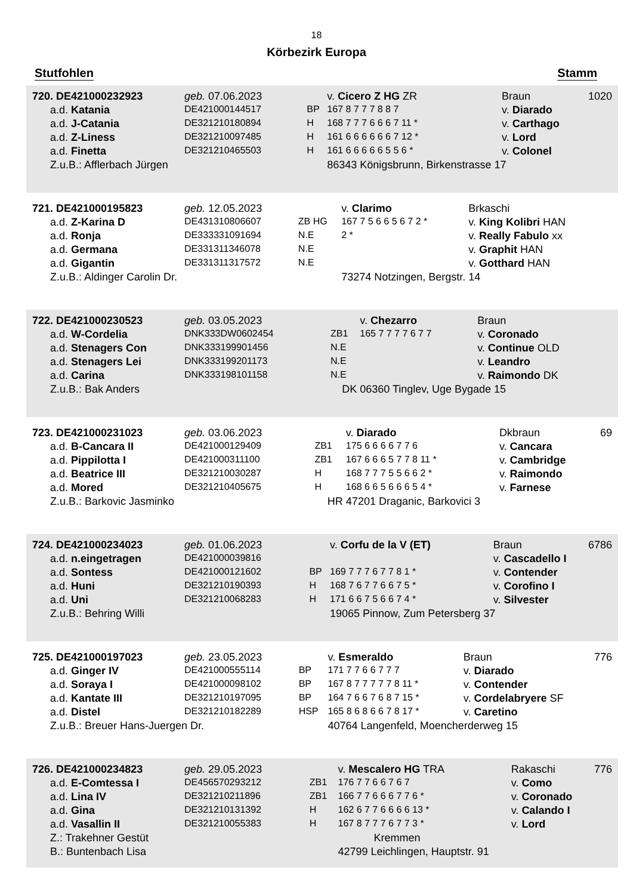18
Körbezirk Europa
Stutfohlen Stamm
| 720. DE421000232923 | geb. 07.06.2023 | | v. Cicero Z HG ZR | Braun | 1020 |
| a.d. Katania | DE421000144517 | BP | 167 8 7 7 7 8 8 7 | v. Diarado | |
| a.d. J-Catania | DE321210180894 | H | 168 7 7 7 6 6 6 7 11 * | v. Carthago | |
| a.d. Z-Liness | DE321210097485 | H | 161 6 6 6 6 6 6 7 12 * | v. Lord | |
| a.d. Finetta | DE321210465503 | H | 161 6 6 6 6 6 5 5 6 * | v. Colonel | |
| Z.u.B.: Afflerbach Jürgen | | | 86343 Königsbrunn, Birkenstrasse 17 | | |
| 721. DE421000195823 | geb. 12.05.2023 | | v. Clarimo | Brkaschi | |
| a.d. Z-Karina D | DE431310806607 | ZB HG | 167 7 5 6 6 5 6 7 2 * | v. King Kolibri HAN | |
| a.d. Ronja | DE333331091694 | N.E | 2 * | v. Really Fabulo xx | |
| a.d. Germana | DE331311346078 | N.E | | v. Graphit HAN | |
| a.d. Gigantin | DE331311317572 | N.E | | v. Gotthard HAN | |
| Z.u.B.: Aldinger Carolin Dr. | | | 73274 Notzingen, Bergstr. 14 | | |
| 722. DE421000230523 | geb. 03.05.2023 | | v. Chezarro | Braun | |
| a.d. W-Cordelia | DNK333DW0602454 | ZB1 | 165 7 7 7 7 6 7 7 | v. Coronado | |
| a.d. Stenagers Con | DNK333199901456 | N.E | | v. Continue OLD | |
| a.d. Stenagers Lei | DNK333199201173 | N.E | | v. Leandro | |
| a.d. Carina | DNK333198101158 | N.E | | v. Raimondo DK | |
| Z.u.B.: Bak Anders | | DK | 06360 Tinglev, Uge Bygade 15 | | |
| 723. DE421000231023 | geb. 03.06.2023 | | v. Diarado | Dkbraun | 69 |
| a.d. B-Cancara II | DE421000129409 | ZB1 | 175 6 6 6 6 7 7 6 | v. Cancara | |
| a.d. Pippilotta I | DE421000311100 | ZB1 | 167 6 6 6 5 7 7 8 11 * | v. Cambridge | |
| a.d. Beatrice III | DE321210030287 | H | 168 7 7 7 5 5 6 6 2 * | v. Raimondo | |
| a.d. Mored | DE321210405675 | H | 168 6 6 5 6 6 6 5 4 * | v. Farnese | |
| Z.u.B.: Barkovic Jasminko | | HR | 47201 Draganic, Barkovici 3 | | |
| 724. DE421000234023 | geb. 01.06.2023 | | v. Corfu de la V (ET) | Braun | 6786 |
| a.d. n.eingetragen | DE421000039816 | | | v. Cascadello I | |
| a.d. Sontess | DE421000121602 | BP | 169 7 7 7 6 7 7 8 1 * | v. Contender | |
| a.d. Huni | DE321210190393 | H | 168 7 6 7 7 6 6 7 5 * | v. Corofino I | |
| a.d. Uni | DE321210068283 | H | 171 6 6 7 5 6 6 7 4 * | v. Silvester | |
| Z.u.B.: Behring Willi | | | 19065 Pinnow, Zum Petersberg 37 | | |
| 725. DE421000197023 | geb. 23.05.2023 | | v. Esmeraldo | Braun | 776 |
| a.d. Ginger IV | DE421000555114 | BP | 171 7 7 6 6 7 7 7 | v. Diarado | |
| a.d. Soraya I | DE421000098102 | BP | 167 8 7 7 7 7 7 8 11 * | v. Contender | |
| a.d. Kantate III | DE321210197095 | BP | 164 7 6 6 7 6 8 7 15 * | v. Cordelabryere SF | |
| a.d. Distel | DE321210182289 | HSP | 165 8 6 8 6 6 7 8 17 * | v. Caretino | |
| Z.u.B.: Breuer Hans-Juergen Dr. | | | 40764 Langenfeld, Moencherderweg 15 | | |
| 726. DE421000234823 | geb. 29.05.2023 | | v. Mescalero HG TRA | Rakaschi | 776 |
| a.d. E-Comtessa I | DE456570293212 | ZB1 | 176 7 7 6 6 7 6 7 | v. Como | |
| a.d. Lina IV | DE321210211896 | ZB1 | 166 7 7 6 6 6 7 7 6 * | v. Coronado | |
| a.d. Gina | DE321210131392 | H | 162 6 7 7 6 6 6 6 13 * | v. Calando I | |
| a.d. Vasallin II | DE321210055383 | H | 167 8 7 7 7 6 7 7 3 * | v. Lord | |
| Z.: Trakehner Gestüt | | | Kremmen | | |
| B.: Buntenbach Lisa | | | 42799 Leichlingen, Hauptstr. 91 | | |